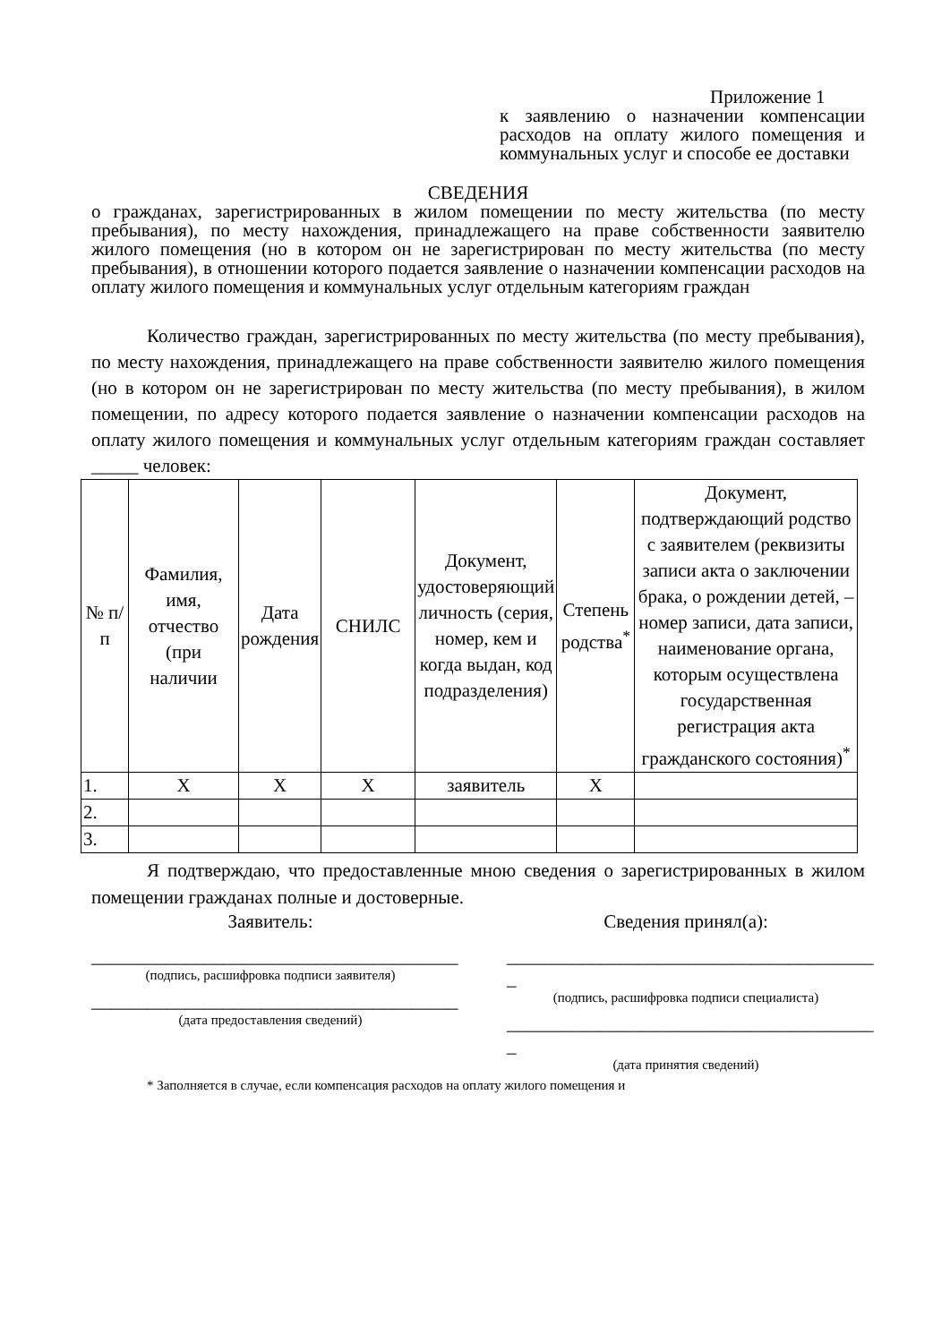Приложение 1
к заявлению о назначении компенсации расходов на оплату жилого помещения и коммунальных услуг и способе ее доставки
СВЕДЕНИЯ
о гражданах, зарегистрированных в жилом помещении по месту жительства (по месту пребывания), по месту нахождения, принадлежащего на праве собственности заявителю жилого помещения (но в котором он не зарегистрирован по месту жительства (по месту пребывания), в отношении которого подается заявление о назначении компенсации расходов на оплату жилого помещения и коммунальных услуг отдельным категориям граждан
Количество граждан, зарегистрированных по месту жительства (по месту пребывания), по месту нахождения, принадлежащего на праве собственности заявителю жилого помещения (но в котором он не зарегистрирован по месту жительства (по месту пребывания), в жилом помещении, по адресу которого подается заявление о назначении компенсации расходов на оплату жилого помещения и коммунальных услуг отдельным категориям граждан составляет _____ человек:
| № п/п | Фамилия, имя, отчество (при наличии | Дата рождения | СНИЛС | Документ, удостоверяющий личность (серия, номер, кем и когда выдан, код подразделения) | Степень родства<sup>*</sup> | Документ, подтверждающий родство с заявителем (реквизиты записи акта о заключении брака, о рождении детей, – номер записи, дата записи, наименование органа, которым осуществлена государственная регистрация акта гражданского состояния)<sup>*</sup> |
| --- | --- | --- | --- | --- | --- | --- |
| 1. | X | X | X | заявитель | X | |
| 2. | | | | | | |
| 3. | | | | | | |
Я подтверждаю, что предоставленные мною сведения о зарегистрированных в жилом помещении гражданах полные и достоверные.
Заявитель:
_______________________________________
(подпись, расшифровка подписи заявителя)
_______________________________________
(дата предоставления сведений)
Сведения принял(а):
_______________________________________
_
(подпись, расшифровка подписи специалиста)
_______________________________________
_
(дата принятия сведений)
* Заполняется в случае, если компенсация расходов на оплату жилого помещения и